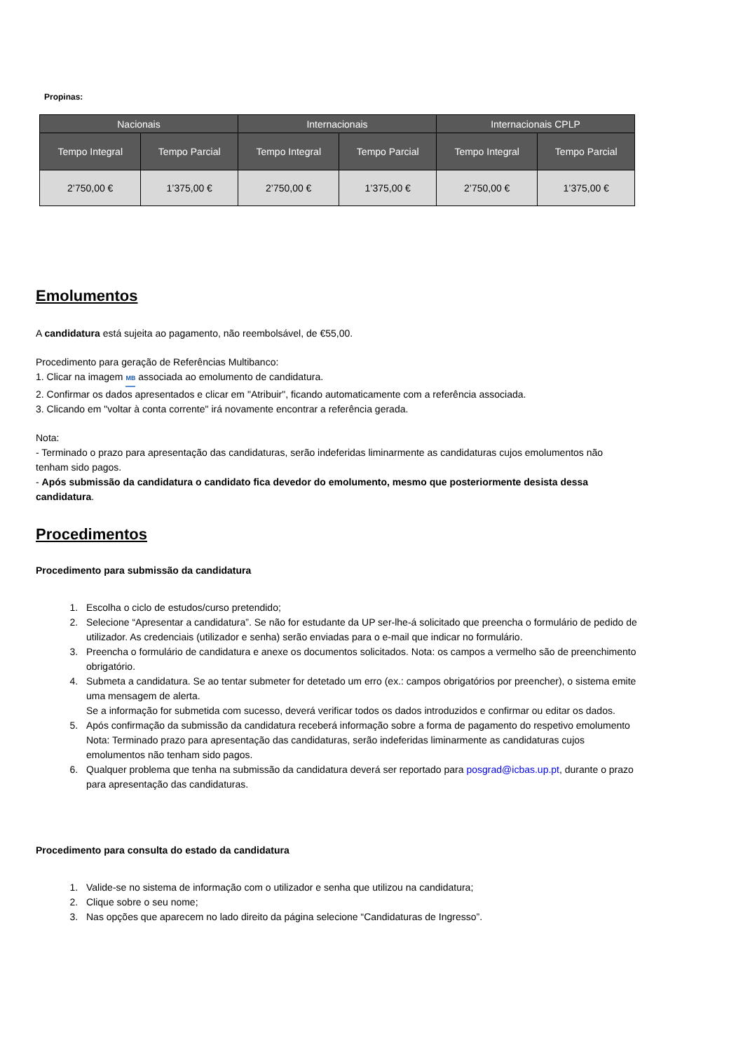Propinas:
| Nacionais | | Internacionais | | Internacionais CPLP | |
| --- | --- | --- | --- | --- | --- |
| Tempo Integral | Tempo Parcial | Tempo Integral | Tempo Parcial | Tempo Integral | Tempo Parcial |
| 2’750,00 € | 1’375,00 € | 2’750,00 € | 1’375,00 € | 2’750,00 € | 1’375,00 € |
Emolumentos
A candidatura está sujeita ao pagamento, não reembolsável, de €55,00.
Procedimento para geração de Referências Multibanco:
1. Clicar na imagem MB associada ao emolumento de candidatura.
2. Confirmar os dados apresentados e clicar em "Atribuir", ficando automaticamente com a referência associada.
3. Clicando em "voltar à conta corrente" irá novamente encontrar a referência gerada.
Nota:
- Terminado o prazo para apresentação das candidaturas, serão indeferidas liminarmente as candidaturas cujos emolumentos não tenham sido pagos.
- Após submissão da candidatura o candidato fica devedor do emolumento, mesmo que posteriormente desista dessa candidatura.
Procedimentos
Procedimento para submissão da candidatura
1. Escolha o ciclo de estudos/curso pretendido;
2. Selecione “Apresentar a candidatura”. Se não for estudante da UP ser-lhe-á solicitado que preencha o formulário de pedido de utilizador. As credenciais (utilizador e senha) serão enviadas para o e-mail que indicar no formulário.
3. Preencha o formulário de candidatura e anexe os documentos solicitados. Nota: os campos a vermelho são de preenchimento obrigatório.
4. Submeta a candidatura. Se ao tentar submeter for detetado um erro (ex.: campos obrigatórios por preencher), o sistema emite uma mensagem de alerta.
Se a informação for submetida com sucesso, deverá verificar todos os dados introduzidos e confirmar ou editar os dados.
5. Após confirmação da submissão da candidatura receberá informação sobre a forma de pagamento do respetivo emolumento
Nota: Terminado prazo para apresentação das candidaturas, serão indeferidas liminarmente as candidaturas cujos emolumentos não tenham sido pagos.
6. Qualquer problema que tenha na submissão da candidatura deverá ser reportado para posgrad@icbas.up.pt, durante o prazo para apresentação das candidaturas.
Procedimento para consulta do estado da candidatura
1. Valide-se no sistema de informação com o utilizador e senha que utilizou na candidatura;
2. Clique sobre o seu nome;
3. Nas opções que aparecem no lado direito da página selecione “Candidaturas de Ingresso”.